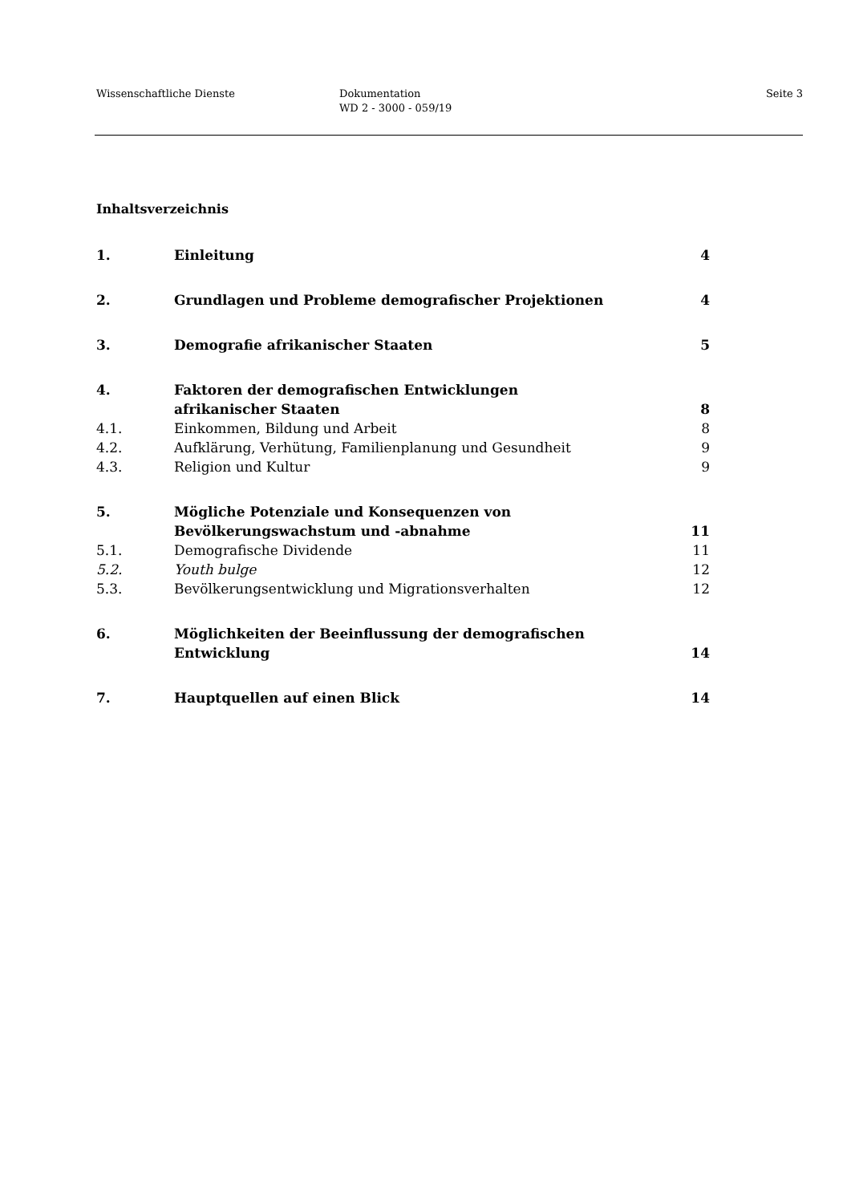Wissenschaftliche Dienste Dokumentation
WD 2 - 3000 - 059/19
Seite 3
Inhaltsverzeichnis
1. Einleitung 4
2. Grundlagen und Probleme demografischer Projektionen
4
3. Demografie afrikanischer Staaten
5
4. Faktoren der demografischen Entwicklungen
afrikanischer Staaten
8
4.1. Einkommen, Bildung und Arbeit 8
4.2. Aufklärung, Verhütung, Familienplanung und Gesundheit
9
4.3. Religion und Kultur 9
5. Mögliche Potenziale und Konsequenzen von
Bevölkerungswachstum und -abnahme
11
5.1. Demografische Dividende 11
5.2. Youth bulge 12
5.3. Bevölkerungsentwicklung und Migrationsverhalten
12
6. Möglichkeiten der Beeinflussung der demografischen
Entwicklung
14
7. Hauptquellen auf einen Blick 14